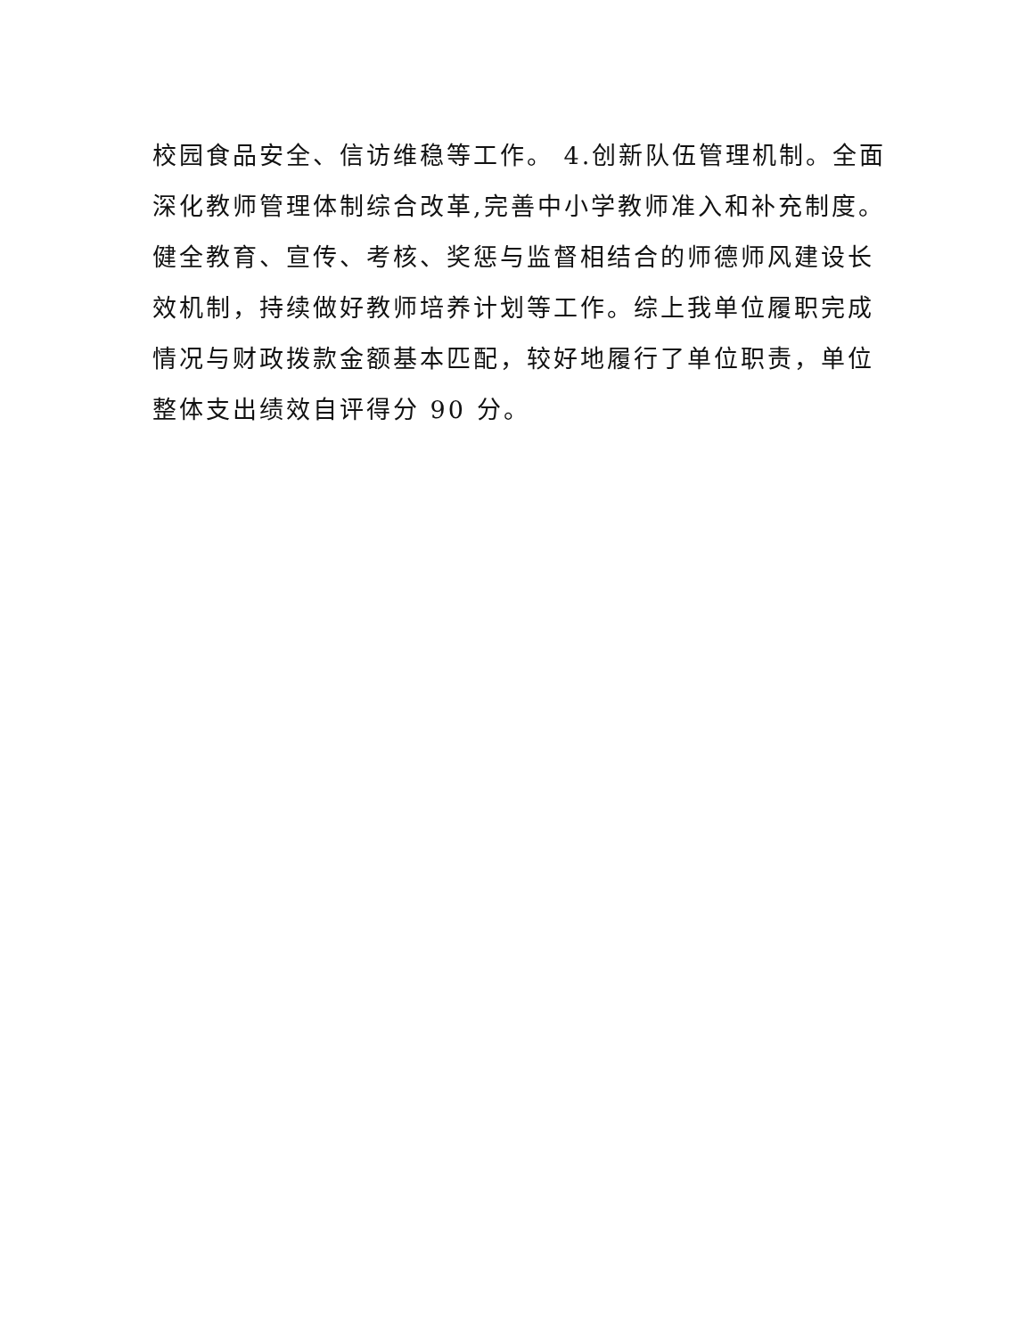校园食品安全、信访维稳等工作。 4.创新队伍管理机制。全面
深化教师管理体制综合改革,完善中小学教师准入和补充制度。
健全教育、宣传、考核、奖惩与监督相结合的师德师风建设长
效机制，持续做好教师培养计划等工作。综上我单位履职完成
情况与财政拨款金额基本匹配，较好地履行了单位职责，单位
整体支出绩效自评得分 90 分。